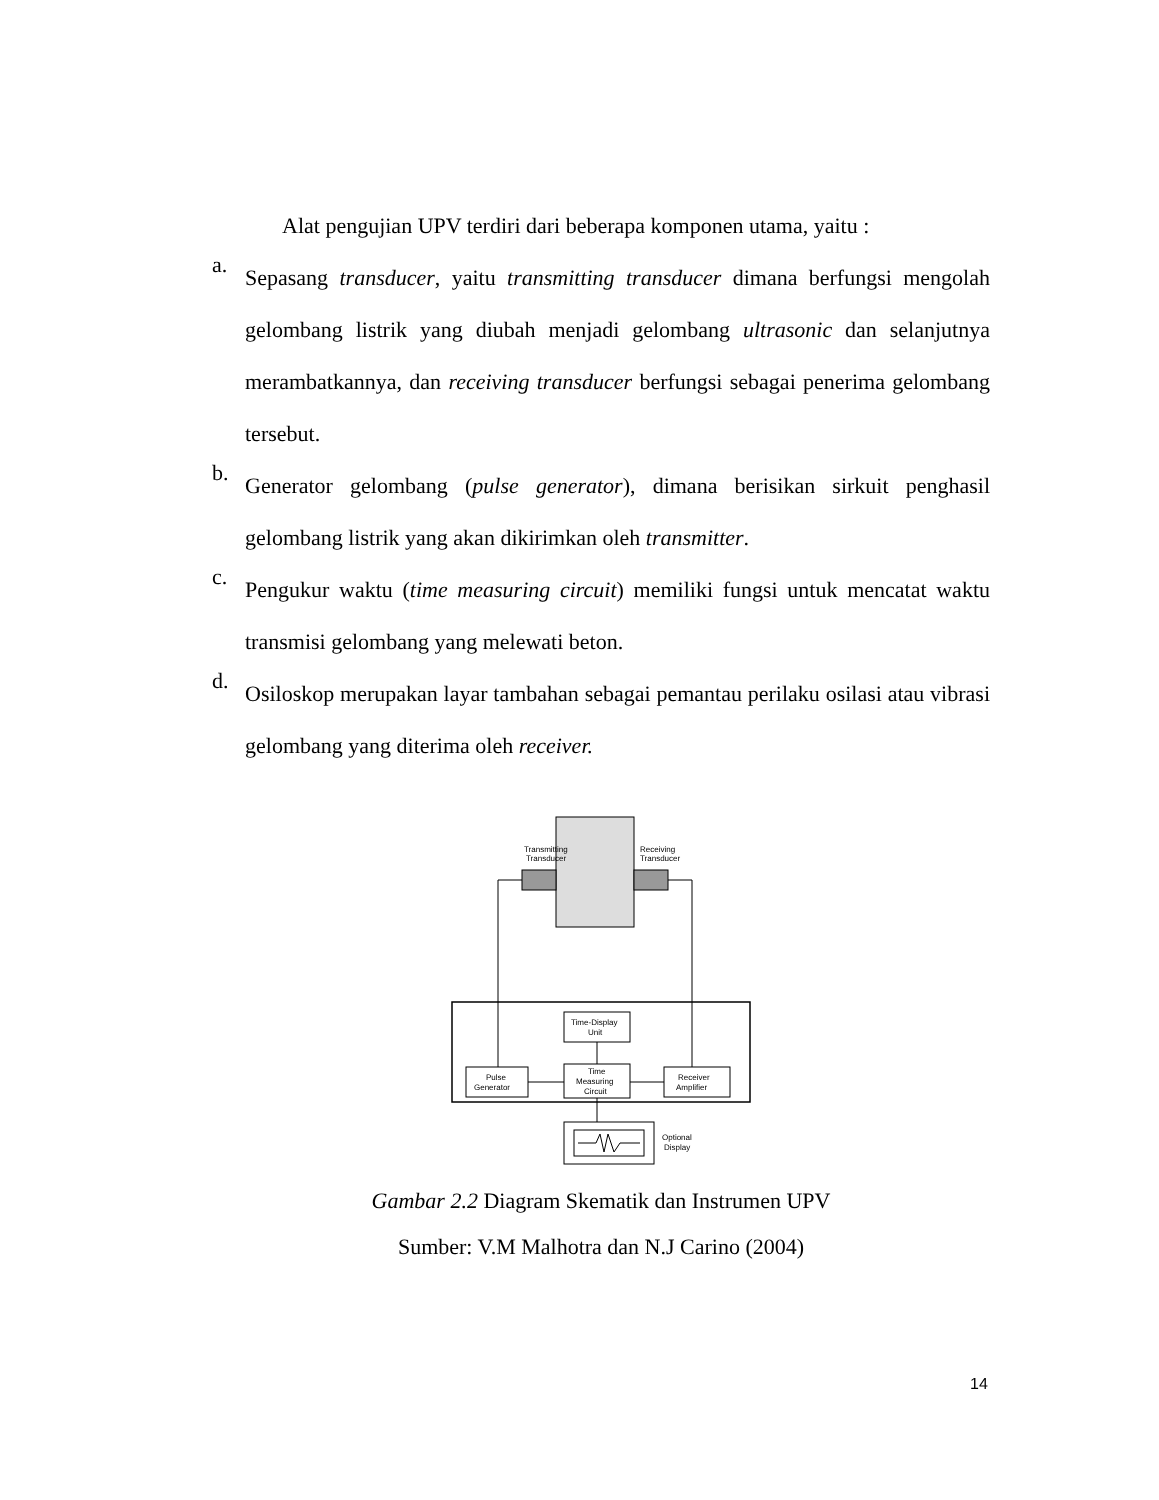Alat pengujian UPV terdiri dari beberapa komponen utama, yaitu :
a. Sepasang transducer, yaitu transmitting transducer dimana berfungsi mengolah gelombang listrik yang diubah menjadi gelombang ultrasonic dan selanjutnya merambatkannya, dan receiving transducer berfungsi sebagai penerima gelombang tersebut.
b. Generator gelombang (pulse generator), dimana berisikan sirkuit penghasil gelombang listrik yang akan dikirimkan oleh transmitter.
c. Pengukur waktu (time measuring circuit) memiliki fungsi untuk mencatat waktu transmisi gelombang yang melewati beton.
d. Osiloskop merupakan layar tambahan sebagai pemantau perilaku osilasi atau vibrasi gelombang yang diterima oleh receiver.
Transmitting
Transducer
Receiving
Transducer
Time-Display
Unit
Pulse
Generator
Time
Measuring
Circuit
Receiver
Amplifier
Optional
Display
Gambar 2.2 Diagram Skematik dan Instrumen UPV
Sumber: V.M Malhotra dan N.J Carino (2004)
14